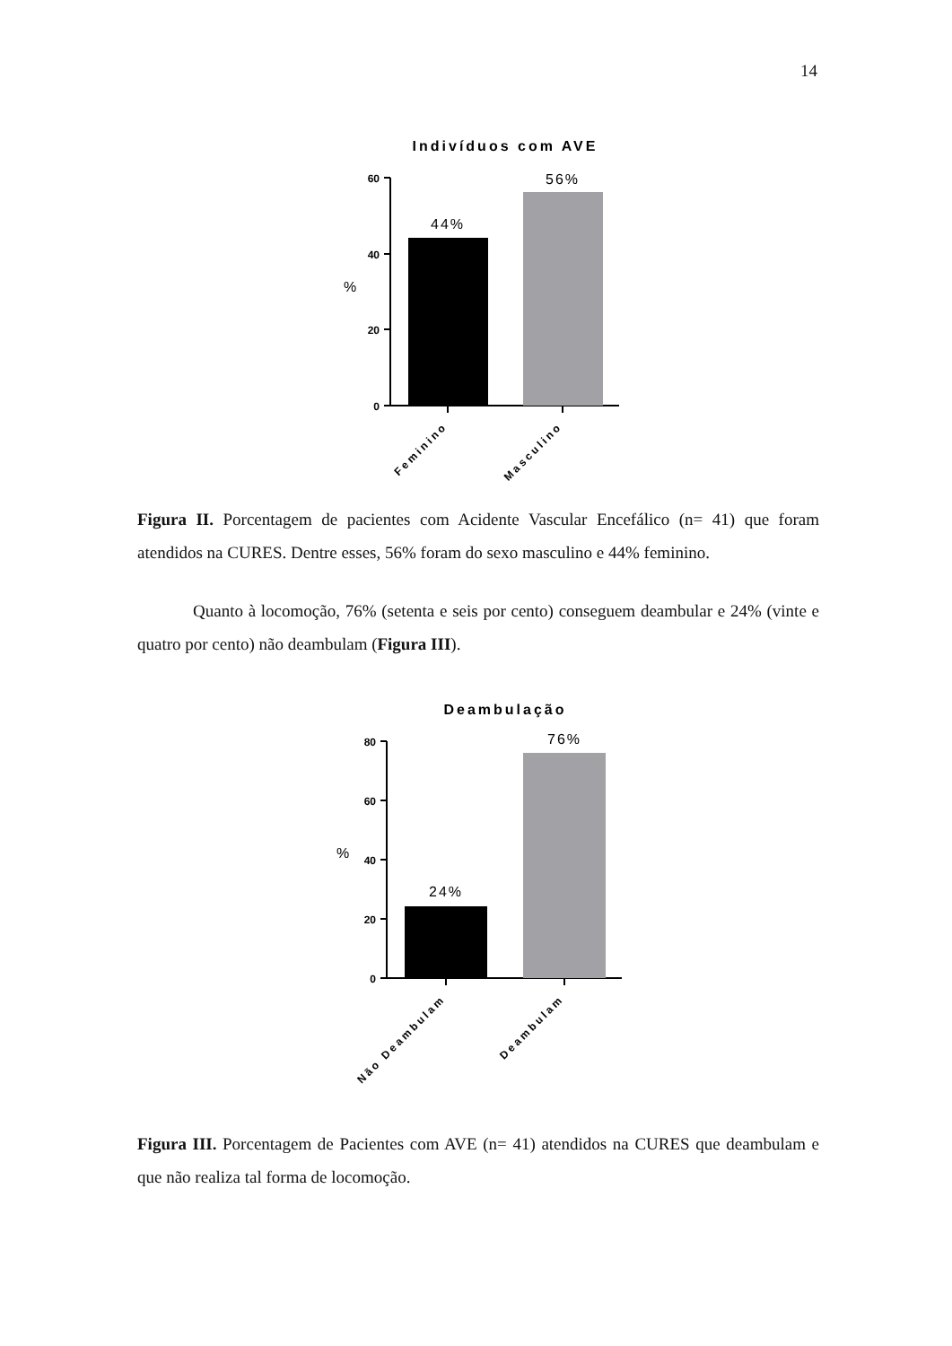14
Indivíduos com AVE
60
40
20
0
%
44%
56%
Feminino
Masculino
Figura II. Porcentagem de pacientes com Acidente Vascular Encefálico (n= 41) que foram atendidos na CURES. Dentre esses, 56% foram do sexo masculino e 44% feminino.
Quanto à locomoção, 76% (setenta e seis por cento) conseguem deambular e 24% (vinte e quatro por cento) não deambulam (Figura III).
Deambulação
80
60
40
20
0
%
24%
76%
Não Deambulam
Deambulam
Figura III. Porcentagem de Pacientes com AVE (n= 41) atendidos na CURES que deambulam e que não realiza tal forma de locomoção.